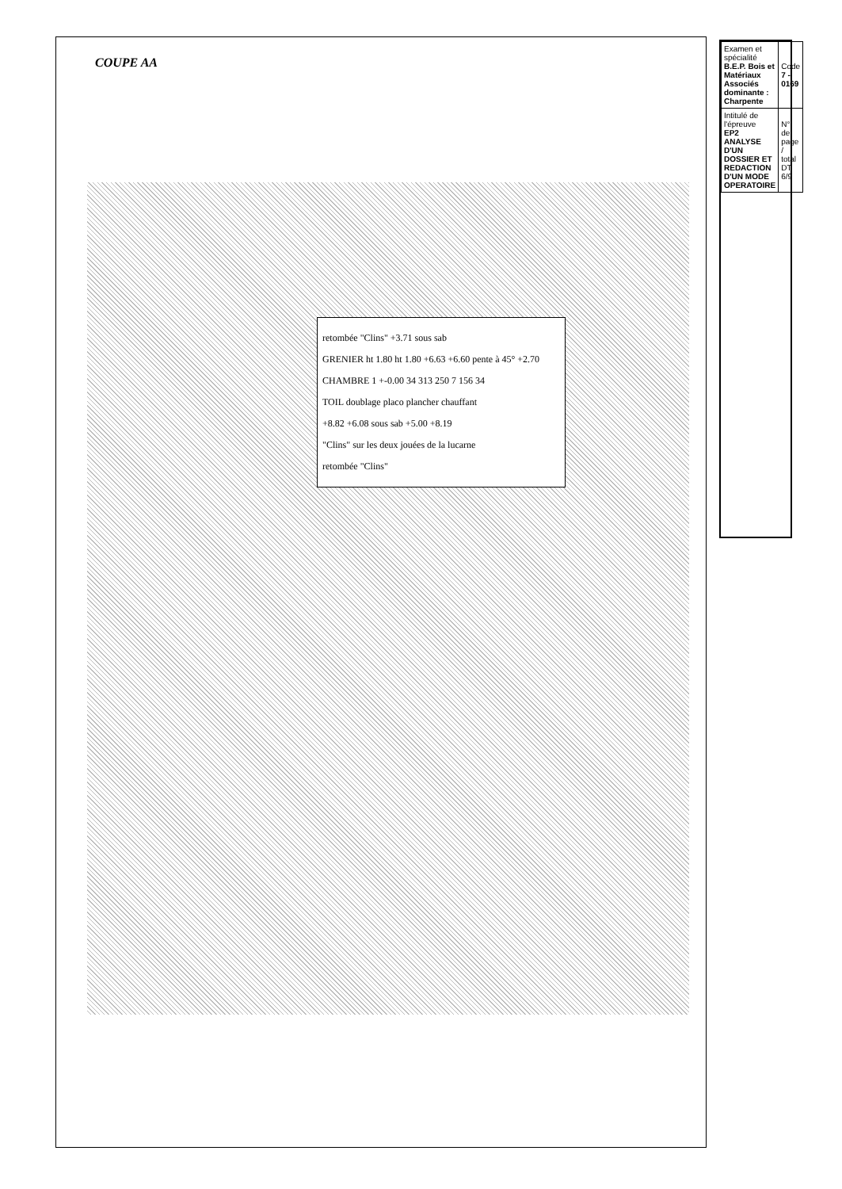COUPE AA
retombée "Clins" +3.71 sous sab
GRENIER ht 1.80 ht 1.80 +6.63 +6.60 pente à 45° +2.70
CHAMBRE 1 +-0.00 34 313 250 7 156 34
TOIL doublage placo plancher chauffant
+8.82 +6.08 sous sab +5.00 +8.19
"Clins" sur les deux jouées de la lucarne
retombée "Clins"
| Examen et spécialité B.E.P. Bois et Matériaux Associés dominante : Charpente | Code 7 - 0169 |
| Intitulé de l'épreuve EP2 ANALYSE D'UN DOSSIER ET REDACTION D'UN MODE OPERATOIRE | N° de page / total DT 6/9 |